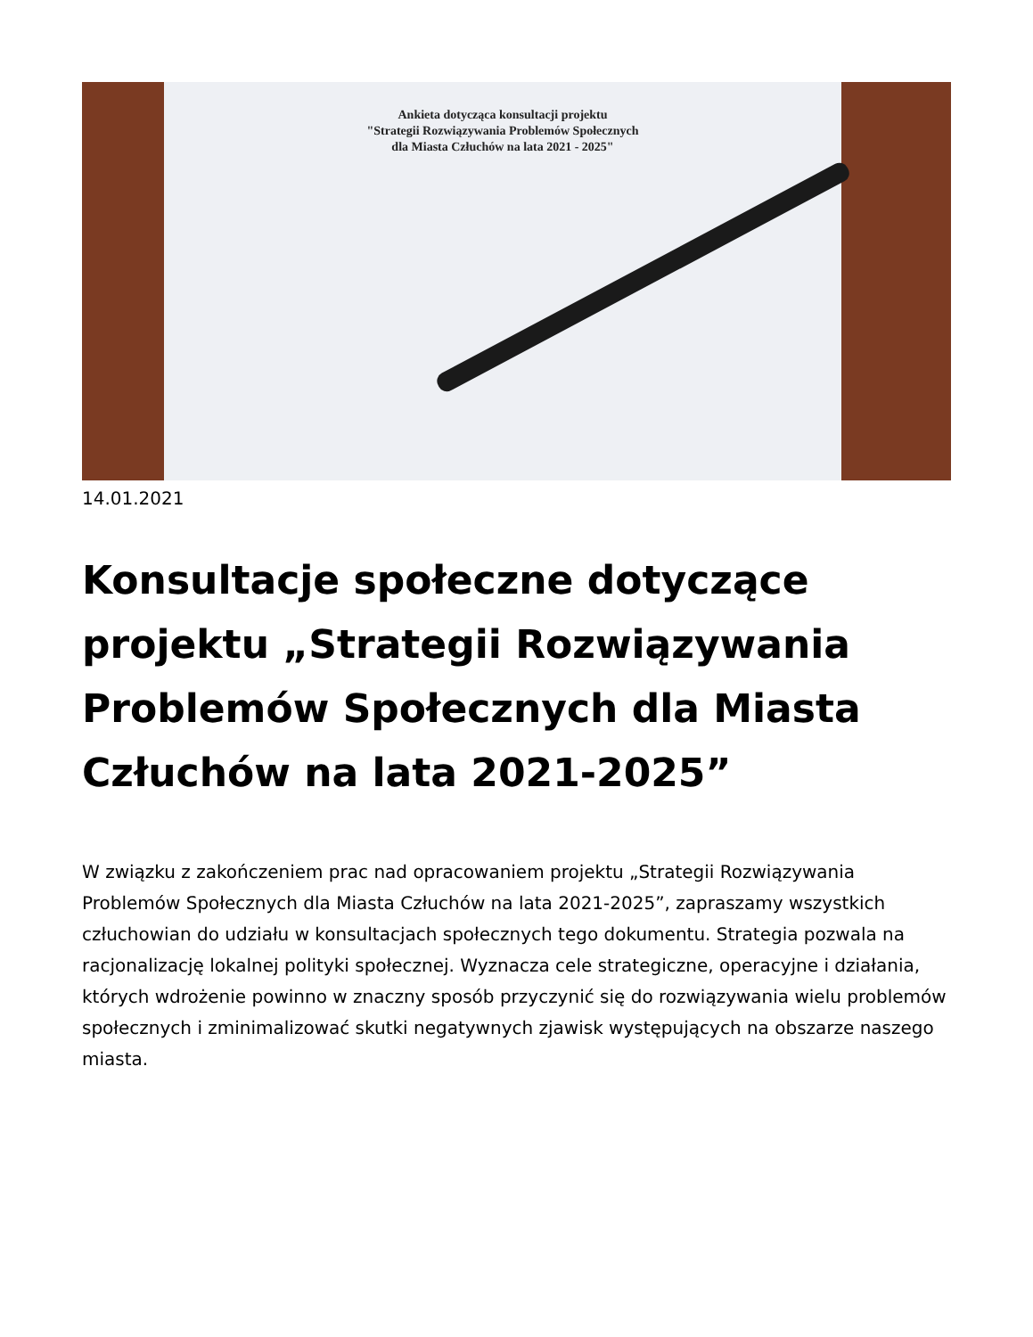Ankieta dotycząca konsultacji projektu
"Strategii Rozwiązywania Problemów Społecznych
dla Miasta Człuchów na lata 2021 - 2025"
14.01.2021
Konsultacje społeczne dotyczące projektu „Strategii Rozwiązywania Problemów Społecznych dla Miasta Człuchów na lata 2021-2025”
W związku z zakończeniem prac nad opracowaniem projektu „Strategii Rozwiązywania Problemów Społecznych dla Miasta Człuchów na lata 2021-2025”, zapraszamy wszystkich człuchowian do udziału w konsultacjach społecznych tego dokumentu. Strategia pozwala na racjonalizację lokalnej polityki społecznej. Wyznacza cele strategiczne, operacyjne i działania, których wdrożenie powinno w znaczny sposób przyczynić się do rozwiązywania wielu problemów społecznych i zminimalizować skutki negatywnych zjawisk występujących na obszarze naszego miasta.